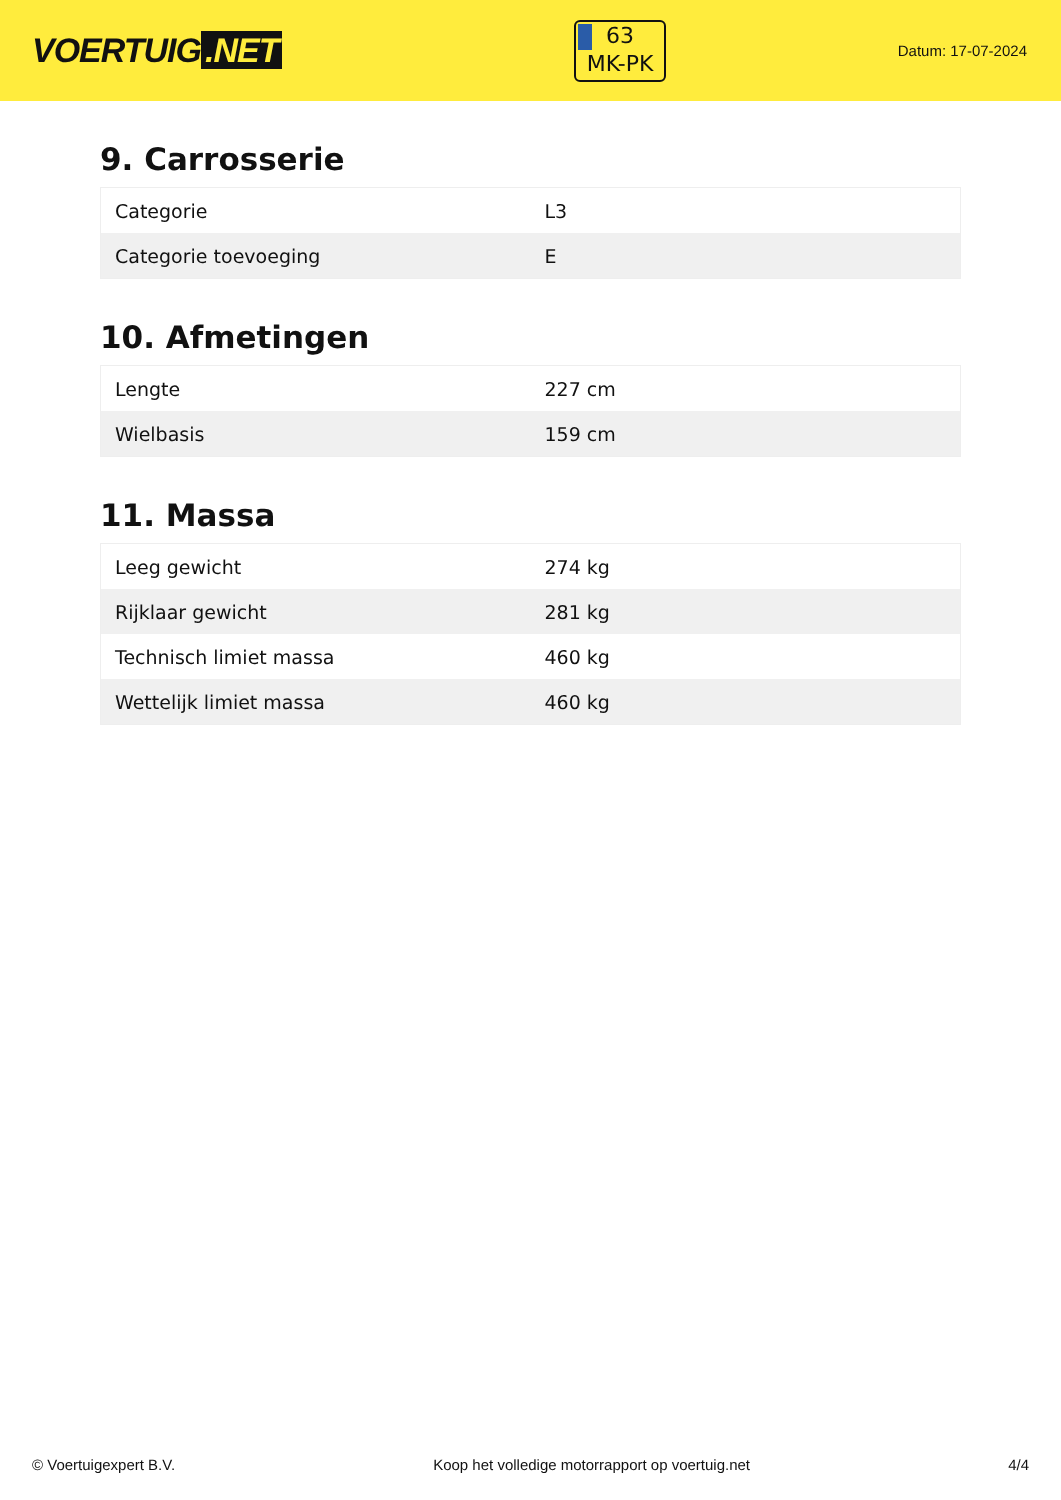VOERTUIG.NET
63
MK-PK
Datum: 17-07-2024
9. Carrosserie
| Categorie | L3 |
| Categorie toevoeging | E |
10. Afmetingen
| Lengte | 227 cm |
| Wielbasis | 159 cm |
11. Massa
| Leeg gewicht | 274 kg |
| Rijklaar gewicht | 281 kg |
| Technisch limiet massa | 460 kg |
| Wettelijk limiet massa | 460 kg |
© Voertuigexpert B.V. Koop het volledige motorrapport op voertuig.net 4/4